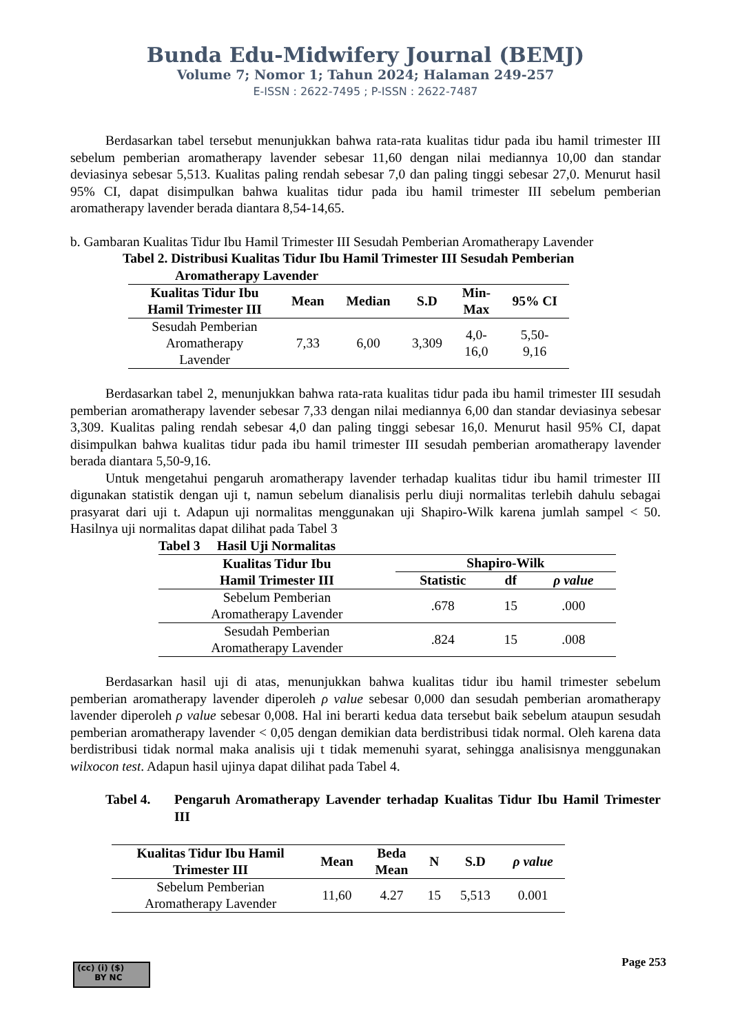Bunda Edu-Midwifery Journal (BEMJ)
Volume 7; Nomor 1; Tahun 2024; Halaman 249-257
E-ISSN : 2622-7495 ; P-ISSN : 2622-7487
Berdasarkan tabel tersebut menunjukkan bahwa rata-rata kualitas tidur pada ibu hamil trimester III sebelum pemberian aromatherapy lavender sebesar 11,60 dengan nilai mediannya 10,00 dan standar deviasinya sebesar 5,513. Kualitas paling rendah sebesar 7,0 dan paling tinggi sebesar 27,0. Menurut hasil 95% CI, dapat disimpulkan bahwa kualitas tidur pada ibu hamil trimester III sebelum pemberian aromatherapy lavender berada diantara 8,54-14,65.
b. Gambaran Kualitas Tidur Ibu Hamil Trimester III Sesudah Pemberian Aromatherapy Lavender
Tabel 2. Distribusi Kualitas Tidur Ibu Hamil Trimester III Sesudah Pemberian
Aromatherapy Lavender
| Kualitas Tidur Ibu Hamil Trimester III | Mean | Median | S.D | Min- Max | 95% CI |
| --- | --- | --- | --- | --- | --- |
| Sesudah Pemberian Aromatherapy Lavender | 7,33 | 6,00 | 3,309 | 4,0- 16,0 | 5,50- 9,16 |
Berdasarkan tabel 2, menunjukkan bahwa rata-rata kualitas tidur pada ibu hamil trimester III sesudah pemberian aromatherapy lavender sebesar 7,33 dengan nilai mediannya 6,00 dan standar deviasinya sebesar 3,309. Kualitas paling rendah sebesar 4,0 dan paling tinggi sebesar 16,0. Menurut hasil 95% CI, dapat disimpulkan bahwa kualitas tidur pada ibu hamil trimester III sesudah pemberian aromatherapy lavender berada diantara 5,50-9,16.
Untuk mengetahui pengaruh aromatherapy lavender terhadap kualitas tidur ibu hamil trimester III digunakan statistik dengan uji t, namun sebelum dianalisis perlu diuji normalitas terlebih dahulu sebagai prasyarat dari uji t. Adapun uji normalitas menggunakan uji Shapiro-Wilk karena jumlah sampel < 50. Hasilnya uji normalitas dapat dilihat pada Tabel 3
Tabel 3 Hasil Uji Normalitas
| Kualitas Tidur Ibu Hamil Trimester III | Shapiro-Wilk | | |
| --- | --- | --- | --- |
| | Statistic | df | ρ value |
| Sebelum Pemberian Aromatherapy Lavender | .678 | 15 | .000 |
| Sesudah Pemberian Aromatherapy Lavender | .824 | 15 | .008 |
Berdasarkan hasil uji di atas, menunjukkan bahwa kualitas tidur ibu hamil trimester sebelum pemberian aromatherapy lavender diperoleh ρ value sebesar 0,000 dan sesudah pemberian aromatherapy lavender diperoleh ρ value sebesar 0,008. Hal ini berarti kedua data tersebut baik sebelum ataupun sesudah pemberian aromatherapy lavender < 0,05 dengan demikian data berdistribusi tidak normal. Oleh karena data berdistribusi tidak normal maka analisis uji t tidak memenuhi syarat, sehingga analisisnya menggunakan wilxocon test. Adapun hasil ujinya dapat dilihat pada Tabel 4.
Tabel 4. Pengaruh Aromatherapy Lavender terhadap Kualitas Tidur Ibu Hamil Trimester III
| Kualitas Tidur Ibu Hamil Trimester III | Mean | Beda Mean | N | S.D | ρ value |
| --- | --- | --- | --- | --- | --- |
| Sebelum Pemberian Aromatherapy Lavender | 11,60 | 4.27 | 15 | 5,513 | 0.001 |
Page 253
(cc) (i) ($)
BY NC